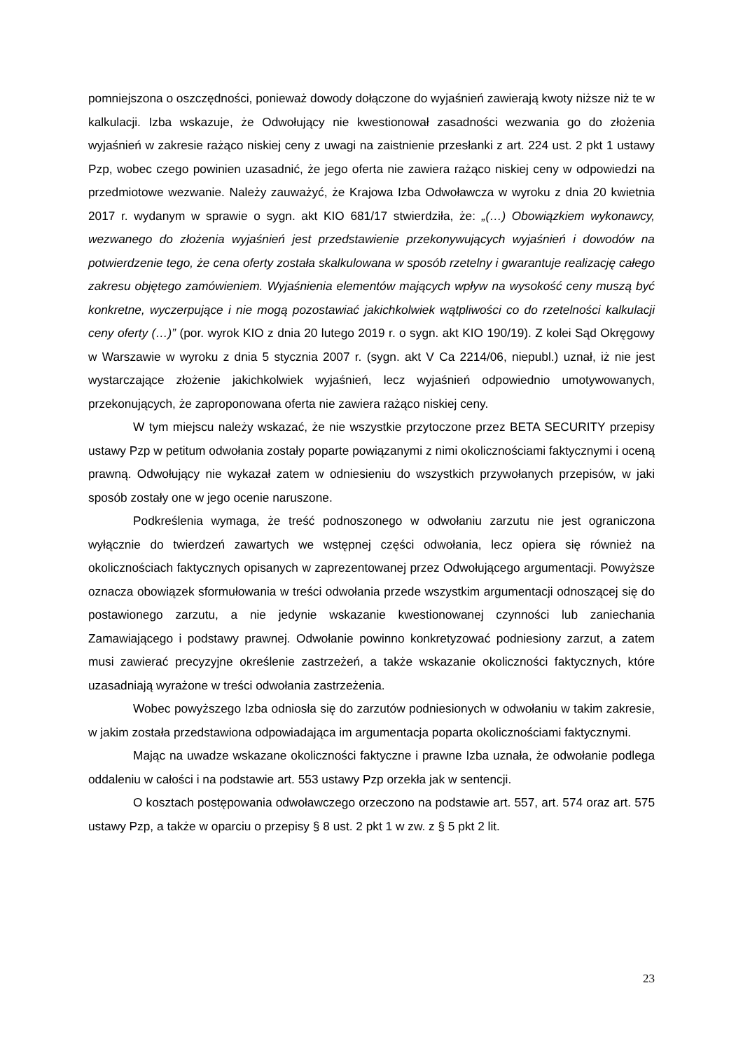pomniejszona o oszczędności, ponieważ dowody dołączone do wyjaśnień zawierają kwoty niższe niż te w kalkulacji. Izba wskazuje, że Odwołujący nie kwestionował zasadności wezwania go do złożenia wyjaśnień w zakresie rażąco niskiej ceny z uwagi na zaistnienie przesłanki z art. 224 ust. 2 pkt 1 ustawy Pzp, wobec czego powinien uzasadnić, że jego oferta nie zawiera rażąco niskiej ceny w odpowiedzi na przedmiotowe wezwanie. Należy zauważyć, że Krajowa Izba Odwoławcza w wyroku z dnia 20 kwietnia 2017 r. wydanym w sprawie o sygn. akt KIO 681/17 stwierdziła, że: „(…) Obowiązkiem wykonawcy, wezwanego do złożenia wyjaśnień jest przedstawienie przekonywujących wyjaśnień i dowodów na potwierdzenie tego, że cena oferty została skalkulowana w sposób rzetelny i gwarantuje realizację całego zakresu objętego zamówieniem. Wyjaśnienia elementów mających wpływ na wysokość ceny muszą być konkretne, wyczerpujące i nie mogą pozostawiać jakichkolwiek wątpliwości co do rzetelności kalkulacji ceny oferty (…)” (por. wyrok KIO z dnia 20 lutego 2019 r. o sygn. akt KIO 190/19). Z kolei Sąd Okręgowy w Warszawie w wyroku z dnia 5 stycznia 2007 r. (sygn. akt V Ca 2214/06, niepubl.) uznał, iż nie jest wystarczające złożenie jakichkolwiek wyjaśnień, lecz wyjaśnień odpowiednio umotywowanych, przekonujących, że zaproponowana oferta nie zawiera rażąco niskiej ceny.
W tym miejscu należy wskazać, że nie wszystkie przytoczone przez BETA SECURITY przepisy ustawy Pzp w petitum odwołania zostały poparte powiązanymi z nimi okolicznościami faktycznymi i oceną prawną. Odwołujący nie wykazał zatem w odniesieniu do wszystkich przywołanych przepisów, w jaki sposób zostały one w jego ocenie naruszone.
Podkreślenia wymaga, że treść podnoszonego w odwołaniu zarzutu nie jest ograniczona wyłącznie do twierdzeń zawartych we wstępnej części odwołania, lecz opiera się również na okolicznościach faktycznych opisanych w zaprezentowanej przez Odwołującego argumentacji. Powyższe oznacza obowiązek sformułowania w treści odwołania przede wszystkim argumentacji odnoszącej się do postawionego zarzutu, a nie jedynie wskazanie kwestionowanej czynności lub zaniechania Zamawiającego i podstawy prawnej. Odwołanie powinno konkretyzować podniesiony zarzut, a zatem musi zawierać precyzyjne określenie zastrzeżeń, a także wskazanie okoliczności faktycznych, które uzasadniają wyrażone w treści odwołania zastrzeżenia.
Wobec powyższego Izba odniosła się do zarzutów podniesionych w odwołaniu w takim zakresie, w jakim została przedstawiona odpowiadająca im argumentacja poparta okolicznościami faktycznymi.
Mając na uwadze wskazane okoliczności faktyczne i prawne Izba uznała, że odwołanie podlega oddaleniu w całości i na podstawie art. 553 ustawy Pzp orzekła jak w sentencji.
O kosztach postępowania odwoławczego orzeczono na podstawie art. 557, art. 574 oraz art. 575 ustawy Pzp, a także w oparciu o przepisy § 8 ust. 2 pkt 1 w zw. z § 5 pkt 2 lit.
23